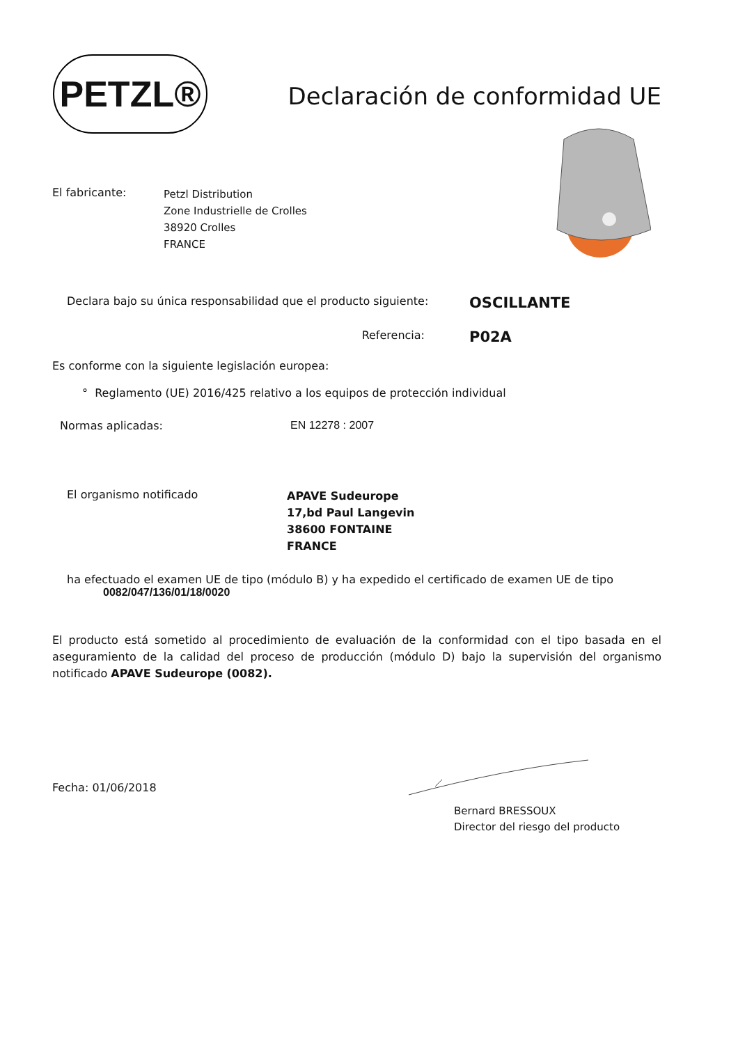PETZL®
Declaración de conformidad UE
El fabricante:
Petzl Distribution
Zone Industrielle de Crolles
38920 Crolles
FRANCE
Declara bajo su única responsabilidad que el producto siguiente:
OSCILLANTE
Referencia:
P02A
Es conforme con la siguiente legislación europea:
° Reglamento (UE) 2016/425 relativo a los equipos de protección individual
Normas aplicadas: EN 12278 : 2007
El organismo notificado
APAVE Sudeurope
17,bd Paul Langevin
38600 FONTAINE
FRANCE
ha efectuado el examen UE de tipo (módulo B) y ha expedido el certificado de examen UE de tipo
0082/047/136/01/18/0020
El producto está sometido al procedimiento de evaluación de la conformidad con el tipo basada en el aseguramiento de la calidad del proceso de producción (módulo D) bajo la supervisión del organismo notificado APAVE Sudeurope (0082).
Fecha: 01/06/2018
Bernard BRESSOUX
Director del riesgo del producto